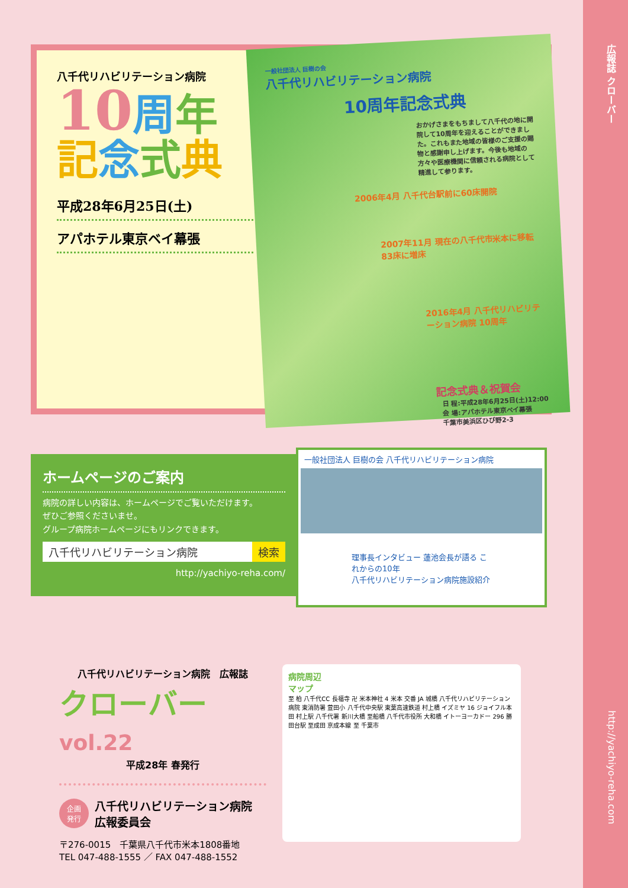広報誌 クローバー
http://yachiyo-reha.com
八千代リハビリテーション病院
10周年
記念式典
平成28年6月25日(土)
アパホテル東京ベイ幕張
一般社団法人 巨樹の会
八千代リハビリテーション病院
10周年記念式典
おかげさまをもちまして八千代の地に開院して10周年を迎えることができました。これもまた地域の皆様のご支援の賜物と感謝申し上げます。今後も地域の方々や医療機関に信頼される病院として精進して参ります。
2006年4月 八千代台駅前に60床開院
2007年11月 現在の八千代市米本に移転 83床に増床
2016年4月 八千代リハビリテーション病院 10周年
記念式典＆祝賀会
日 程:平成28年6月25日(土)12:00
会 場:アパホテル東京ベイ幕張
千葉市美浜区ひび野2-3
ホームページのご案内
病院の詳しい内容は、ホームページでご覧いただけます。
ぜひご参照くださいませ。
グループ病院ホームページにもリンクできます。
八千代リハビリテーション病院 検索
http://yachiyo-reha.com/
一般社団法人 巨樹の会 八千代リハビリテーション病院
理事長インタビュー 蓮池会長が語る これからの10年
八千代リハビリテーション病院施設紹介
八千代リハビリテーション病院　広報誌
クローバー vol.22
平成28年 春発行
企画
発行 八千代リハビリテーション病院
広報委員会
〒276-0015　千葉県八千代市米本1808番地
TEL 047-488-1555 ／ FAX 047-488-1552
病院周辺
マップ
至 柏 八千代CC 長福寺 卍 米本神社 4 米本 交番 JA 城橋 八千代リハビリテーション病院 東消防署 萱田小 八千代中央駅 東葉高速鉄道 村上橋 イズミヤ 16 ジョイフル本田 村上駅 八千代署 新川大橋 至船橋 八千代市役所 大和橋 イトーヨーカドー 296 勝田台駅 至成田 京成本線 至 千葉市